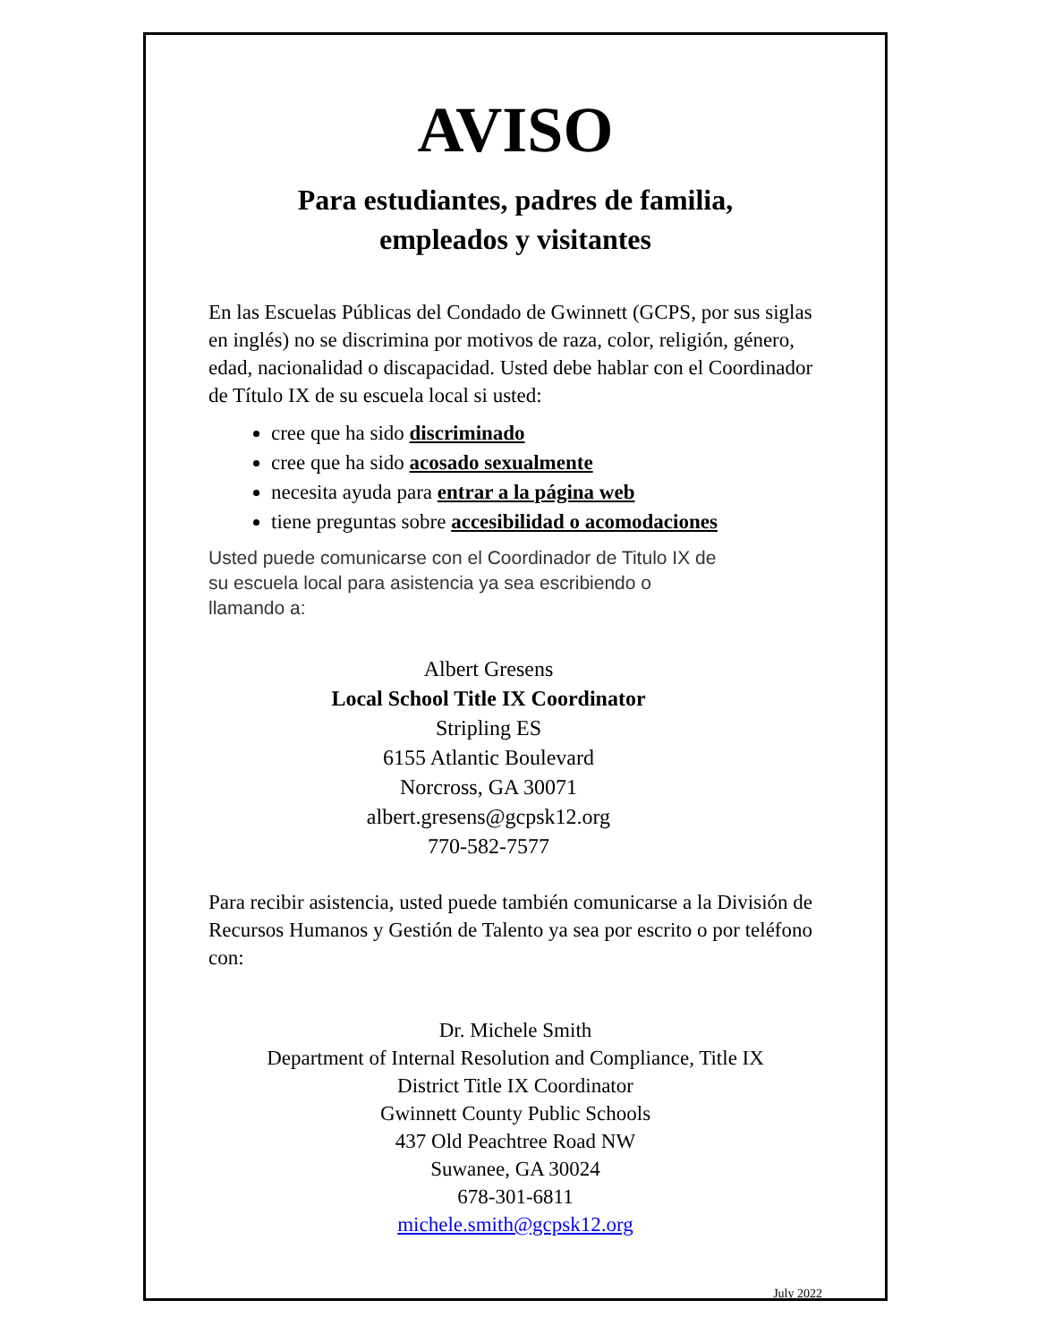AVISO
Para estudiantes, padres de familia,
empleados y visitantes
En las Escuelas Públicas del Condado de Gwinnett (GCPS, por sus siglas en inglés) no se discrimina por motivos de raza, color, religión, género, edad, nacionalidad o discapacidad. Usted debe hablar con el Coordinador de Título IX de su escuela local si usted:
cree que ha sido discriminado
cree que ha sido acosado sexualmente
necesita ayuda para entrar a la página web
tiene preguntas sobre accesibilidad o acomodaciones
Usted puede comunicarse con el Coordinador de Titulo IX de
su escuela local para asistencia ya sea escribiendo o
llamando a:
Albert Gresens
Local School Title IX Coordinator
Stripling ES
6155 Atlantic Boulevard
Norcross, GA 30071
albert.gresens@gcpsk12.org
770-582-7577
Para recibir asistencia, usted puede también comunicarse a la División de Recursos Humanos y Gestión de Talento ya sea por escrito o por teléfono con:
Dr. Michele Smith
Department of Internal Resolution and Compliance, Title IX
District Title IX Coordinator
Gwinnett County Public Schools
437 Old Peachtree Road NW
Suwanee, GA 30024
678-301-6811
michele.smith@gcpsk12.org
July 2022